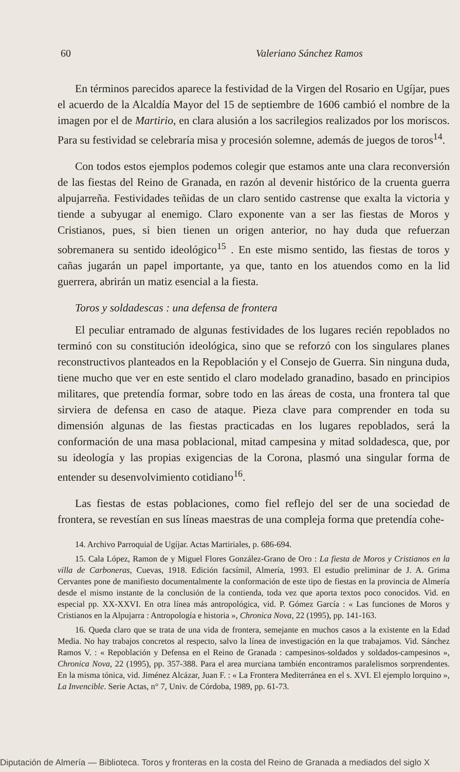60 Valeriano Sánchez Ramos
En términos parecidos aparece la festividad de la Virgen del Rosario en Ugíjar, pues el acuerdo de la Alcaldía Mayor del 15 de septiembre de 1606 cambió el nombre de la imagen por el de Martirio, en clara alusión a los sacrilegios realizados por los moriscos. Para su festividad se celebraría misa y procesión solemne, además de juegos de toros<sup>14</sup>.
Con todos estos ejemplos podemos colegir que estamos ante una clara reconversión de las fiestas del Reino de Granada, en razón al devenir histórico de la cruenta guerra alpujarreña. Festividades teñidas de un claro sentido castrense que exalta la victoria y tiende a subyugar al enemigo. Claro exponente van a ser las fiestas de Moros y Cristianos, pues, si bien tienen un origen anterior, no hay duda que refuerzan sobremanera su sentido ideológico<sup>15</sup> . En este mismo sentido, las fiestas de toros y cañas jugarán un papel importante, ya que, tanto en los atuendos como en la lid guerrera, abrirán un matiz esencial a la fiesta.
Toros y soldadescas : una defensa de frontera
El peculiar entramado de algunas festividades de los lugares recién repoblados no terminó con su constitución ideológica, sino que se reforzó con los singulares planes reconstructivos planteados en la Repoblación y el Consejo de Guerra. Sin ninguna duda, tiene mucho que ver en este sentido el claro modelado granadino, basado en principios militares, que pretendía formar, sobre todo en las áreas de costa, una frontera tal que sirviera de defensa en caso de ataque. Pieza clave para comprender en toda su dimensión algunas de las fiestas practicadas en los lugares repoblados, será la conformación de una masa poblacional, mitad campesina y mitad soldadesca, que, por su ideología y las propias exigencias de la Corona, plasmó una singular forma de entender su desenvolvimiento cotidiano<sup>16</sup>.
Las fiestas de estas poblaciones, como fiel reflejo del ser de una sociedad de frontera, se revestían en sus líneas maestras de una compleja forma que pretendía cohe-
14. Archivo Parroquial de Ugíjar. Actas Martiriales, p. 686-694.
15. Cala López, Ramon de y Miguel Flores González-Grano de Oro : La fiesta de Moros y Cristianos en la villa de Carboneras, Cuevas, 1918. Edición facsímil, Almería, 1993. El estudio preliminar de J. A. Grima Cervantes pone de manifiesto documentalmente la conformación de este tipo de fiestas en la provincia de Almería desde el mismo instante de la conclusión de la contienda, toda vez que aporta textos poco conocidos. Vid. en especial pp. XX-XXVI. En otra línea más antropológica, vid. P. Gómez García : « Las funciones de Moros y Cristianos en la Alpujarra : Antropología e historia », Chronica Nova, 22 (1995), pp. 141-163.
16. Queda claro que se trata de una vida de frontera, semejante en muchos casos a la existente en la Edad Media. No hay trabajos concretos al respecto, salvo la línea de investigación en la que trabajamos. Vid. Sánchez Ramos V. : « Repoblación y Defensa en el Reino de Granada : campesinos-soldados y soldados-campesinos », Chronica Nova, 22 (1995), pp. 357-388. Para el area murciana también encontramos paralelismos sorprendentes. En la misma tónica, vid. Jiménez Alcázar, Juan F. : « La Frontera Mediterránea en el s. XVI. El ejemplo lorquino », La Invencible. Serie Actas, n° 7, Univ. de Córdoba, 1989, pp. 61-73.
Diputación de Almería — Biblioteca. Toros y fronteras en la costa del Reino de Granada a mediados del siglo X